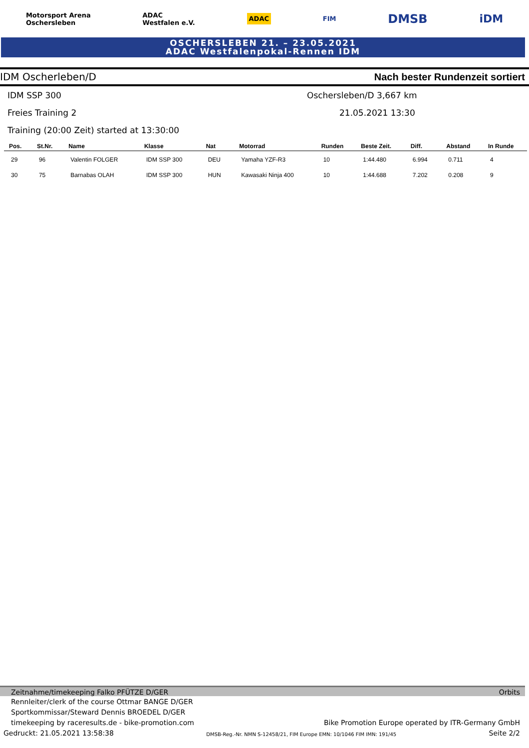Motorsport Arena
Oschersleben ADAC
Westfalen e.V. ADAC FIM DMSB iDM
OSCHERSLEBEN 21. – 23.05.2021
ADAC Westfalenpokal-Rennen IDM
IDM Oscherleben/D Nach bester Rundenzeit sortiert
IDM SSP 300 Oschersleben/D 3,667 km
Freies Training 2 21.05.2021 13:30
Training (20:00 Zeit) started at 13:30:00
| Pos. | St.Nr. | Name | Klasse | Nat | Motorrad | Runden | Beste Zeit. | Diff. | Abstand | In Runde |
| --- | --- | --- | --- | --- | --- | --- | --- | --- | --- | --- |
| 29 | 96 | Valentin FOLGER | IDM SSP 300 | DEU | Yamaha YZF-R3 | 10 | 1:44.480 | 6.994 | 0.711 | 4 |
| 30 | 75 | Barnabas OLAH | IDM SSP 300 | HUN | Kawasaki Ninja 400 | 10 | 1:44.688 | 7.202 | 0.208 | 9 |
Zeitnahme/timekeeping Falko PFÜTZE D/GER Orbits
Rennleiter/clerk of the course Ottmar BANGE D/GER
Sportkommissar/Steward Dennis BROEDEL D/GER
timekeeping by raceresults.de - bike-promotion.com Bike Promotion Europe operated by ITR-Germany GmbH
Gedruckt: 21.05.2021 13:58:38 DMSB-Reg.-Nr. NMN S-12458/21, FIM Europe EMN: 10/1046 FIM IMN: 191/45 Seite 2/2